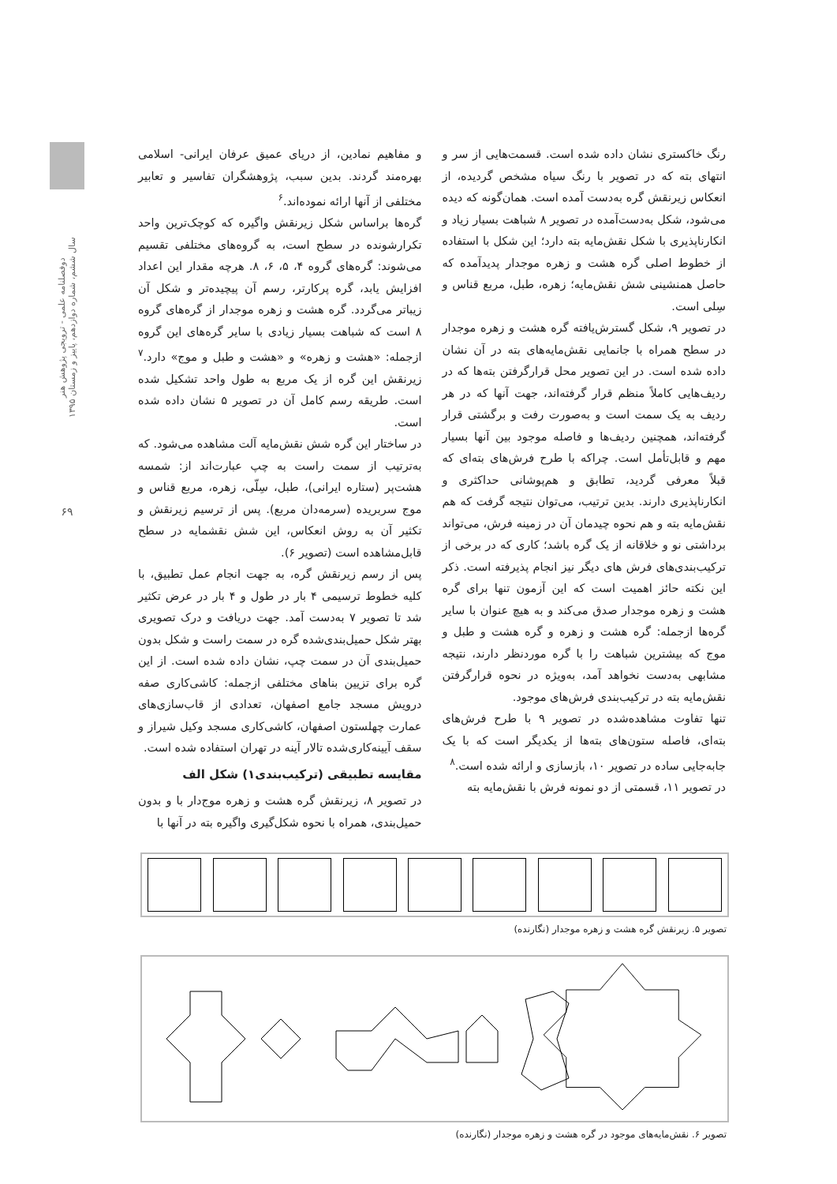دوفصلنامه علمی - ترویجی پژوهش هنر
سال ششم، شماره دوازدهم، پاییز و زمستان ۱۳۹۵
۶۹
و مفاهیم نمادین، از دریای عمیق عرفان ایرانی- اسلامی بهره‌مند گردند. بدین سبب، پژوهشگران تفاسیر و تعابیر مختلفی از آنها ارائه نموده‌اند.<sup>۶</sup>
گره‌ها براساس شکل زیرنقش واگیره که کوچک‌ترین واحد تکرارشونده در سطح است، به گروه‌های مختلفی تقسیم می‌شوند: گره‌های گروه ۴، ۵، ۶، ۸. هرچه مقدار این اعداد افزایش یابد، گره پرکارتر، رسم آن پیچیده‌تر و شکل آن زیباتر می‌گردد. گره هشت و زهره موجدار از گره‌های گروه ۸ است که شباهت بسیار زیادی با سایر گره‌های این گروه ازجمله: «هشت و زهره» و «هشت و طبل و موج» دارد.<sup>۷</sup> زیرنقش این گره از یک مربع به طول واحد تشکیل شده است. طریقه رسم کامل آن در تصویر ۵ نشان داده شده است.
در ساختار این گره شش نقش‌مایه آلت مشاهده می‌شود. که به‌ترتیب از سمت راست به چپ عبارت‌اند از: شمسه هشت‌پر (ستاره ایرانی)، طبل، سِلّی، زهره، مربع قناس و موج سربریده (سرمه‌دان مربع). پس از ترسیم زیرنقش و تکثیر آن به روش انعکاس، این شش نقشمایه در سطح قابل‌مشاهده است (تصویر ۶).
پس از رسم زیرنقش گره، به جهت انجام عمل تطبیق، با کلیه خطوط ترسیمی ۴ بار در طول و ۴ بار در عرض تکثیر شد تا تصویر ۷ به‌دست آمد. جهت دریافت و درک تصویری بهتر شکل حمیل‌بندی‌شده گره در سمت راست و شکل بدون حمیل‌بندی آن در سمت چپ، نشان داده شده است. از این گره برای تزیین بناهای مختلفی ازجمله: کاشی‌کاری صفه درویش مسجد جامع اصفهان، تعدادی از قاب‌سازی‌های عمارت چهلستون اصفهان، کاشی‌کاری مسجد وکیل شیراز و سقف آیینه‌کاری‌شده تالار آینه در تهران استفاده شده است.
مقایسه تطبیقی (ترکیب‌بندی۱) شکل الف
در تصویر ۸، زیرنقش گره هشت و زهره موج‌دار با و بدون حمیل‌بندی، همراه با نحوه شکل‌گیری واگیره بته در آنها با
رنگ خاکستری نشان داده شده است. قسمت‌هایی از سر و انتهای بته که در تصویر با رنگ سیاه مشخص گردیده، از انعکاس زیرنقش گره به‌دست آمده است. همان‌گونه که دیده می‌شود، شکل به‌دست‌آمده در تصویر ۸ شباهت بسیار زیاد و انکارناپذیری با شکل نقش‌مایه بته دارد؛ این شکل با استفاده از خطوط اصلی گره هشت و زهره موجدار پدیدآمده که حاصل همنشینی شش نقش‌مایه؛ زهره، طبل، مربع قناس و سِلی است.
در تصویر ۹، شکل گسترش‌یافته گره هشت و زهره موجدار در سطح همراه با جانمایی نقش‌مایه‌های بته در آن نشان داده شده است. در این تصویر محل قرارگرفتن بته‌ها که در ردیف‌هایی کاملاً منظم قرار گرفته‌اند، جهت آنها که در هر ردیف به یک سمت است و به‌صورت رفت و برگشتی قرار گرفته‌اند، همچنین ردیف‌ها و فاصله موجود بین آنها بسیار مهم و قابل‌تأمل است. چراکه با طرح فرش‌های بته‌ای که قبلاً معرفی گردید، تطابق و هم‌پوشانی حداکثری و انکارناپذیری دارند. بدین ترتیب، می‌توان نتیجه گرفت که هم نقش‌مایه بته و هم نحوه چیدمان آن در زمینه فرش، می‌تواند برداشتی نو و خلاقانه از یک گره باشد؛ کاری که در برخی از ترکیب‌بندی‌های فرش های دیگر نیز انجام پذیرفته است. ذکر این نکته حائز اهمیت است که این آزمون تنها برای گره هشت و زهره موجدار صدق می‌کند و به هیچ عنوان با سایر گره‌ها ازجمله: گره هشت و زهره و گره هشت و طبل و موج که بیشترین شباهت را با گره موردنظر دارند، نتیجه مشابهی به‌دست نخواهد آمد، به‌ویژه در نحوه قرارگرفتن نقش‌مایه بته در ترکیب‌بندی فرش‌های موجود.
تنها تفاوت مشاهده‌شده در تصویر ۹ با طرح فرش‌های بته‌ای، فاصله ستون‌های بته‌ها از یکدیگر است که با یک جابه‌جایی ساده در تصویر ۱۰، بازسازی و ارائه شده است.<sup>۸</sup>
در تصویر ۱۱، قسمتی از دو نمونه فرش با نقش‌مایه بته
تصویر ۵. زیرنقش گره هشت و زهره موجدار (نگارنده)
تصویر ۶. نقش‌مایه‌های موجود در گره هشت و زهره موجدار (نگارنده)